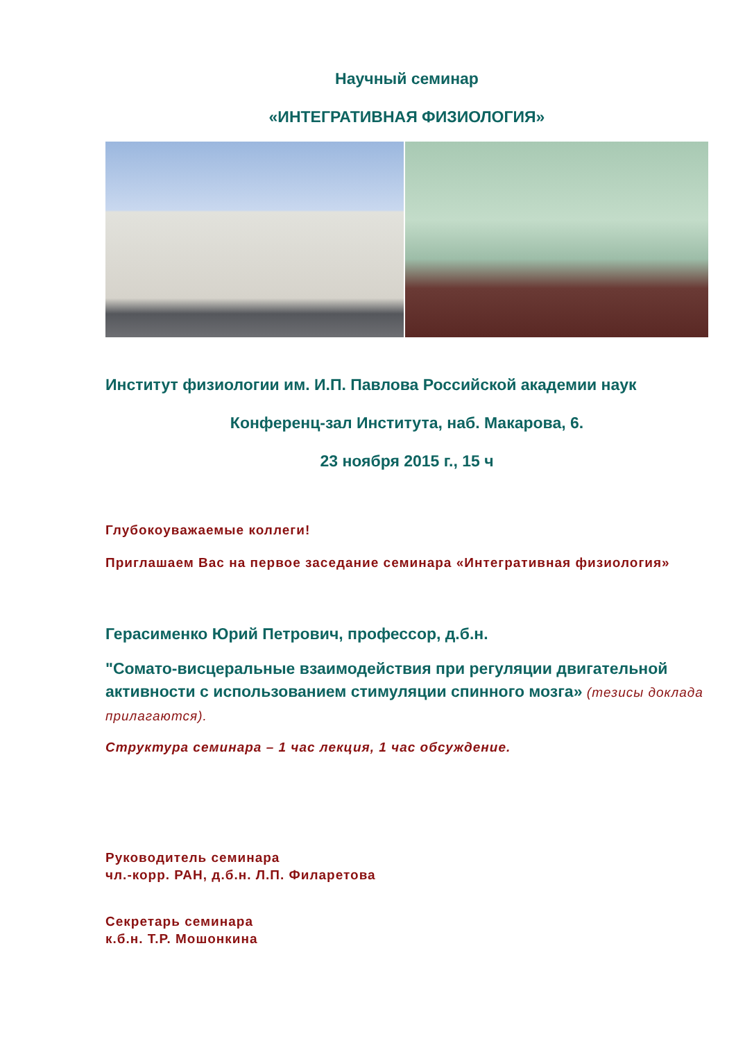Научный семинар
«ИНТЕГРАТИВНАЯ ФИЗИОЛОГИЯ»
Институт физиологии им. И.П. Павлова Российской академии наук
Конференц-зал Института, наб. Макарова, 6.
23 ноября 2015 г., 15 ч
Глубокоуважаемые коллеги!
Приглашаем Вас на первое заседание семинара «Интегративная физиология»
Герасименко Юрий Петрович, профессор, д.б.н.
"Сомато-висцеральные взаимодействия при регуляции двигательной активности с использованием стимуляции спинного мозга» (тезисы доклада прилагаются).
Структура семинара – 1 час лекция, 1 час обсуждение.
Руководитель семинара
чл.-корр. РАН, д.б.н. Л.П. Филаретова
Секретарь семинара
к.б.н. Т.Р. Мошонкина